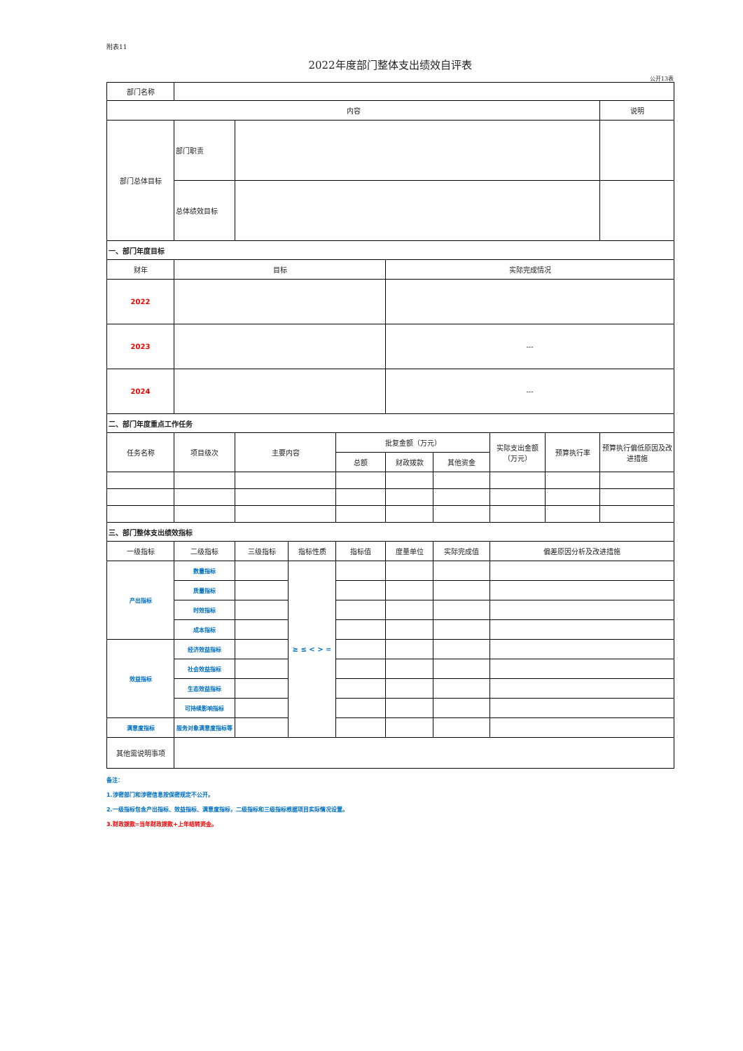附表11
2022年度部门整体支出绩效自评表
公开13表
| 部门名称 | | | | | | | | | |
| 内容 | | | | | | | | | 说明 |
| 部门总体目标 | 部门职责 | | | | | | | | |
| | 总体绩效目标 | | | | | | | | |
| 一、部门年度目标 | | | | | | | | | |
| 财年 | 目标 | | | | 实际完成情况 | | | | |
| 2022 | | | | | | | | | |
| 2023 | | | | | --- | | | | |
| 2024 | | | | | --- | | | | |
| 二、部门年度重点工作任务 | | | | | | | | | |
| 任务名称 | 项目级次 | 主要内容 | | 批复金额（万元） | | | 实际支出金额（万元） | 预算执行率 | 预算执行偏低原因及改进措施 |
| | | | | 总额 | 财政拨款 | 其他资金 | | | |
| 三、部门整体支出绩效指标 | | | | | | | | | |
| 一级指标 | 二级指标 | 三级指标 | 指标性质 | 指标值 | 度量单位 | 实际完成值 | 偏差原因分析及改进措施 | | |
| 产出指标 | 数量指标 | | ≥ ≤ < > = | | | | | | |
| | 质量指标 | | | | | | | | |
| | 时效指标 | | | | | | | | |
| | 成本指标 | | | | | | | | |
| 效益指标 | 经济效益指标 | | | | | | | | |
| | 社会效益指标 | | | | | | | | |
| | 生态效益指标 | | | | | | | | |
| | 可持续影响指标 | | | | | | | | |
| 满意度指标 | 服务对象满意度指标等 | | | | | | | | |
| 其他需说明事项 | | | | | | | | | |
备注：
1.涉密部门和涉密信息按保密规定不公开。
2.一级指标包含产出指标、效益指标、满意度指标，二级指标和三级指标根据项目实际情况设置。
3.财政拨款=当年财政拨款+上年结转资金。